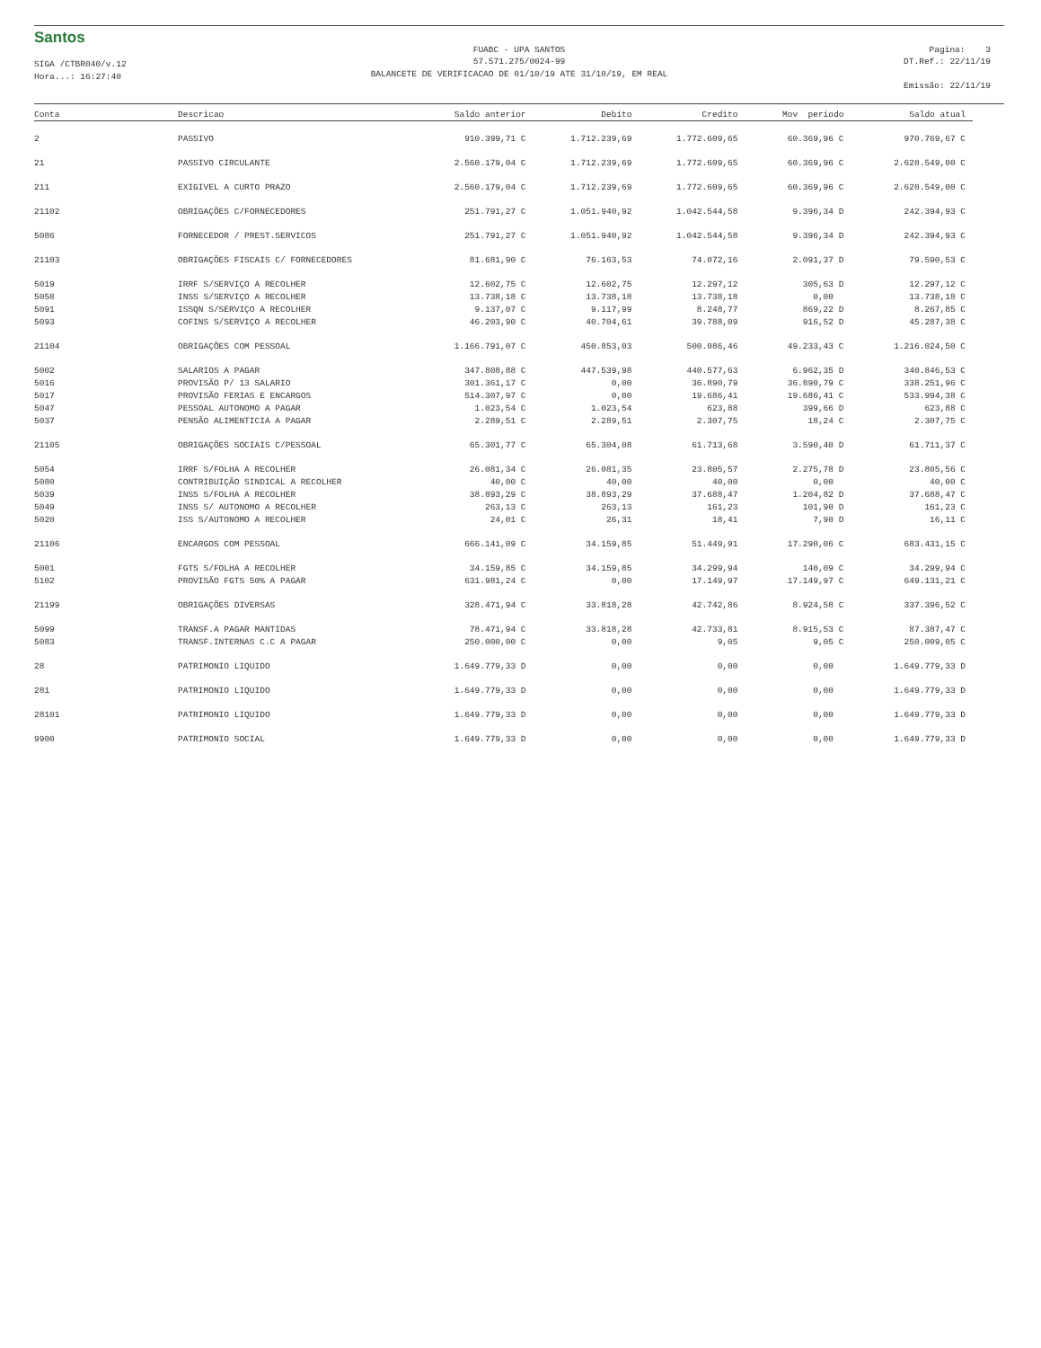Santos
SIGA /CTBR040/v.12
Hora...: 16:27:40
FUABC - UPA SANTOS
57.571.275/0024-99
BALANCETE DE VERIFICACAO DE 01/10/19 ATE 31/10/19, EM REAL
Pagina: 3
DT.Ref.: 22/11/19
Emissão: 22/11/19
| Conta | Descricao | Saldo anterior | Debito | Credito | Mov periodo | Saldo atual |
| --- | --- | --- | --- | --- | --- | --- |
| 2 | PASSIVO | 910.399,71 C | 1.712.239,69 | 1.772.609,65 | 60.369,96 C | 970.769,67 C |
| 21 | PASSIVO CIRCULANTE | 2.560.179,04 C | 1.712.239,69 | 1.772.609,65 | 60.369,96 C | 2.620.549,00 C |
| 211 | EXIGIVEL A CURTO PRAZO | 2.560.179,04 C | 1.712.239,69 | 1.772.609,65 | 60.369,96 C | 2.620.549,00 C |
| 21102 | OBRIGAÇÕES C/FORNECEDORES | 251.791,27 C | 1.051.940,92 | 1.042.544,58 | 9.396,34 D | 242.394,93 C |
| 5086 | FORNECEDOR / PREST.SERVICOS | 251.791,27 C | 1.051.940,92 | 1.042.544,58 | 9.396,34 D | 242.394,93 C |
| 21103 | OBRIGAÇÕES FISCAIS C/ FORNECEDORES | 81.681,90 C | 76.163,53 | 74.072,16 | 2.091,37 D | 79.590,53 C |
| 5019 | IRRF S/SERVIÇO A RECOLHER | 12.602,75 C | 12.602,75 | 12.297,12 | 305,63 D | 12.297,12 C |
| 5058 | INSS S/SERVIÇO A RECOLHER | 13.738,18 C | 13.738,18 | 13.738,18 | 0,00 | 13.738,18 C |
| 5091 | ISSQN S/SERVIÇO A RECOLHER | 9.137,07 C | 9.117,99 | 8.248,77 | 869,22 D | 8.267,85 C |
| 5093 | COFINS S/SERVIÇO A RECOLHER | 46.203,90 C | 40.704,61 | 39.788,09 | 916,52 D | 45.287,38 C |
| 21104 | OBRIGAÇÕES COM PESSOAL | 1.166.791,07 C | 450.853,03 | 500.086,46 | 49.233,43 C | 1.216.024,50 C |
| 5002 | SALARIOS A PAGAR | 347.808,88 C | 447.539,98 | 440.577,63 | 6.962,35 D | 340.846,53 C |
| 5016 | PROVISÃO P/ 13 SALARIO | 301.361,17 C | 0,00 | 36.890,79 | 36.890,79 C | 338.251,96 C |
| 5017 | PROVISÃO FERIAS E ENCARGOS | 514.307,97 C | 0,00 | 19.686,41 | 19.686,41 C | 533.994,38 C |
| 5047 | PESSOAL AUTONOMO A PAGAR | 1.023,54 C | 1.023,54 | 623,88 | 399,66 D | 623,88 C |
| 5037 | PENSÃO ALIMENTICIA A PAGAR | 2.289,51 C | 2.289,51 | 2.307,75 | 18,24 C | 2.307,75 C |
| 21105 | OBRIGAÇÕES SOCIAIS C/PESSOAL | 65.301,77 C | 65.304,08 | 61.713,68 | 3.590,40 D | 61.711,37 C |
| 5054 | IRRF S/FOLHA A RECOLHER | 26.081,34 C | 26.081,35 | 23.805,57 | 2.275,78 D | 23.805,56 C |
| 5080 | CONTRIBUIÇÃO SINDICAL A RECOLHER | 40,00 C | 40,00 | 40,00 | 0,00 | 40,00 C |
| 5039 | INSS S/FOLHA A RECOLHER | 38.893,29 C | 38.893,29 | 37.688,47 | 1.204,82 D | 37.688,47 C |
| 5049 | INSS S/ AUTONOMO A RECOLHER | 263,13 C | 263,13 | 161,23 | 101,90 D | 161,23 C |
| 5020 | ISS S/AUTONOMO A RECOLHER | 24,01 C | 26,31 | 18,41 | 7,90 D | 16,11 C |
| 21106 | ENCARGOS COM PESSOAL | 666.141,09 C | 34.159,85 | 51.449,91 | 17.290,06 C | 683.431,15 C |
| 5001 | FGTS S/FOLHA A RECOLHER | 34.159,85 C | 34.159,85 | 34.299,94 | 140,09 C | 34.299,94 C |
| 5102 | PROVISÃO FGTS 50% A PAGAR | 631.981,24 C | 0,00 | 17.149,97 | 17.149,97 C | 649.131,21 C |
| 21199 | OBRIGAÇÕES DIVERSAS | 328.471,94 C | 33.818,28 | 42.742,86 | 8.924,58 C | 337.396,52 C |
| 5099 | TRANSF.A PAGAR MANTIDAS | 78.471,94 C | 33.818,28 | 42.733,81 | 8.915,53 C | 87.387,47 C |
| 5083 | TRANSF.INTERNAS C.C A PAGAR | 250.000,00 C | 0,00 | 9,05 | 9,05 C | 250.009,05 C |
| 28 | PATRIMONIO LIQUIDO | 1.649.779,33 D | 0,00 | 0,00 | 0,00 | 1.649.779,33 D |
| 281 | PATRIMONIO LIQUIDO | 1.649.779,33 D | 0,00 | 0,00 | 0,00 | 1.649.779,33 D |
| 28101 | PATRIMONIO LIQUIDO | 1.649.779,33 D | 0,00 | 0,00 | 0,00 | 1.649.779,33 D |
| 9900 | PATRIMONIO SOCIAL | 1.649.779,33 D | 0,00 | 0,00 | 0,00 | 1.649.779,33 D |